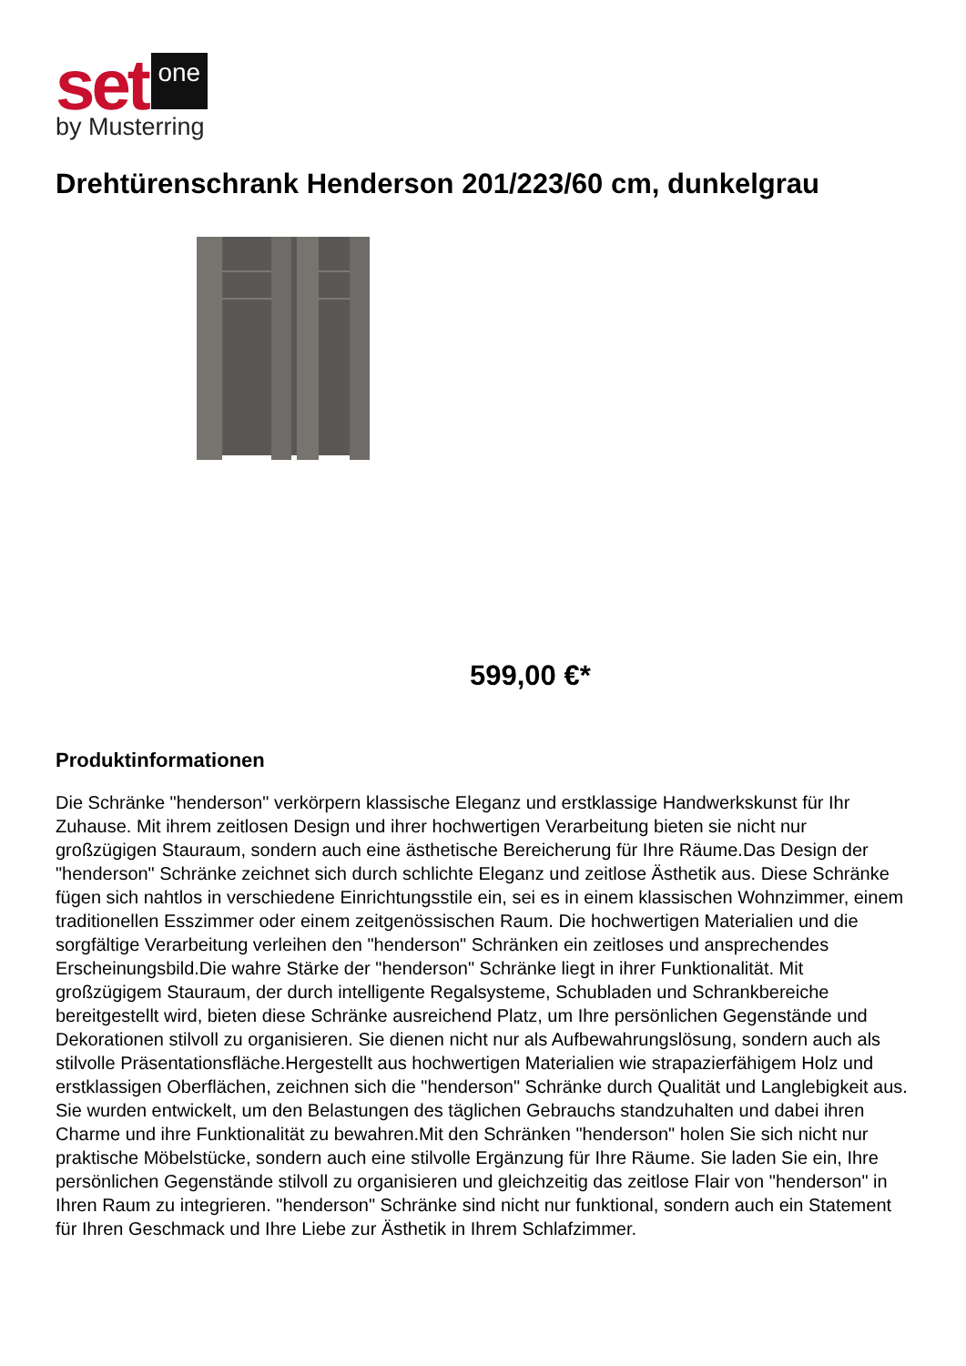set one
by Musterring
Drehtürenschrank Henderson 201/223/60 cm, dunkelgrau
599,00 €*
Produktinformationen
Die Schränke "henderson" verkörpern klassische Eleganz und erstklassige Handwerkskunst für Ihr Zuhause. Mit ihrem zeitlosen Design und ihrer hochwertigen Verarbeitung bieten sie nicht nur großzügigen Stauraum, sondern auch eine ästhetische Bereicherung für Ihre Räume.Das Design der "henderson" Schränke zeichnet sich durch schlichte Eleganz und zeitlose Ästhetik aus. Diese Schränke fügen sich nahtlos in verschiedene Einrichtungsstile ein, sei es in einem klassischen Wohnzimmer, einem traditionellen Esszimmer oder einem zeitgenössischen Raum. Die hochwertigen Materialien und die sorgfältige Verarbeitung verleihen den "henderson" Schränken ein zeitloses und ansprechendes Erscheinungsbild.Die wahre Stärke der "henderson" Schränke liegt in ihrer Funktionalität. Mit großzügigem Stauraum, der durch intelligente Regalsysteme, Schubladen und Schrankbereiche bereitgestellt wird, bieten diese Schränke ausreichend Platz, um Ihre persönlichen Gegenstände und Dekorationen stilvoll zu organisieren. Sie dienen nicht nur als Aufbewahrungslösung, sondern auch als stilvolle Präsentationsfläche.Hergestellt aus hochwertigen Materialien wie strapazierfähigem Holz und erstklassigen Oberflächen, zeichnen sich die "henderson" Schränke durch Qualität und Langlebigkeit aus. Sie wurden entwickelt, um den Belastungen des täglichen Gebrauchs standzuhalten und dabei ihren Charme und ihre Funktionalität zu bewahren.Mit den Schränken "henderson" holen Sie sich nicht nur praktische Möbelstücke, sondern auch eine stilvolle Ergänzung für Ihre Räume. Sie laden Sie ein, Ihre persönlichen Gegenstände stilvoll zu organisieren und gleichzeitig das zeitlose Flair von "henderson" in Ihren Raum zu integrieren. "henderson" Schränke sind nicht nur funktional, sondern auch ein Statement für Ihren Geschmack und Ihre Liebe zur Ästhetik in Ihrem Schlafzimmer.